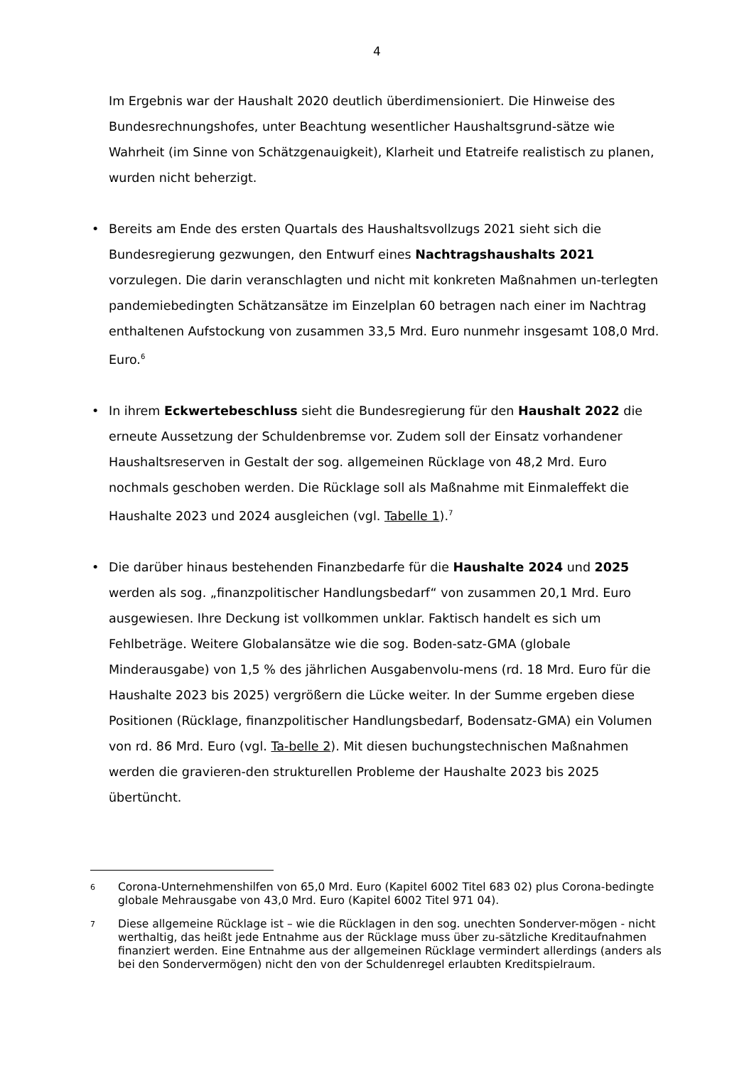4
Im Ergebnis war der Haushalt 2020 deutlich überdimensioniert. Die Hinweise des Bundesrechnungshofes, unter Beachtung wesentlicher Haushaltsgrund-sätze wie Wahrheit (im Sinne von Schätzgenauigkeit), Klarheit und Etatreife realistisch zu planen, wurden nicht beherzigt.
• Bereits am Ende des ersten Quartals des Haushaltsvollzugs 2021 sieht sich die Bundesregierung gezwungen, den Entwurf eines Nachtragshaushalts 2021 vorzulegen. Die darin veranschlagten und nicht mit konkreten Maßnahmen un-terlegten pandemiebedingten Schätzansätze im Einzelplan 60 betragen nach einer im Nachtrag enthaltenen Aufstockung von zusammen 33,5 Mrd. Euro nunmehr insgesamt 108,0 Mrd. Euro.<sup>6</sup>
• In ihrem Eckwertebeschluss sieht die Bundesregierung für den Haushalt 2022 die erneute Aussetzung der Schuldenbremse vor. Zudem soll der Einsatz vorhandener Haushaltsreserven in Gestalt der sog. allgemeinen Rücklage von 48,2 Mrd. Euro nochmals geschoben werden. Die Rücklage soll als Maßnahme mit Einmaleffekt die Haushalte 2023 und 2024 ausgleichen (vgl. Tabelle 1).<sup>7</sup>
• Die darüber hinaus bestehenden Finanzbedarfe für die Haushalte 2024 und 2025 werden als sog. „finanzpolitischer Handlungsbedarf“ von zusammen 20,1 Mrd. Euro ausgewiesen. Ihre Deckung ist vollkommen unklar. Faktisch handelt es sich um Fehlbeträge. Weitere Globalansätze wie die sog. Boden-satz-GMA (globale Minderausgabe) von 1,5 % des jährlichen Ausgabenvolu-mens (rd. 18 Mrd. Euro für die Haushalte 2023 bis 2025) vergrößern die Lücke weiter. In der Summe ergeben diese Positionen (Rücklage, finanzpolitischer Handlungsbedarf, Bodensatz-GMA) ein Volumen von rd. 86 Mrd. Euro (vgl. Ta-belle 2). Mit diesen buchungstechnischen Maßnahmen werden die gravieren-den strukturellen Probleme der Haushalte 2023 bis 2025 übertüncht.
6 Corona-Unternehmenshilfen von 65,0 Mrd. Euro (Kapitel 6002 Titel 683 02) plus Corona-bedingte globale Mehrausgabe von 43,0 Mrd. Euro (Kapitel 6002 Titel 971 04).
7 Diese allgemeine Rücklage ist – wie die Rücklagen in den sog. unechten Sonderver-mögen - nicht werthaltig, das heißt jede Entnahme aus der Rücklage muss über zu-sätzliche Kreditaufnahmen finanziert werden. Eine Entnahme aus der allgemeinen Rücklage vermindert allerdings (anders als bei den Sondervermögen) nicht den von der Schuldenregel erlaubten Kreditspielraum.